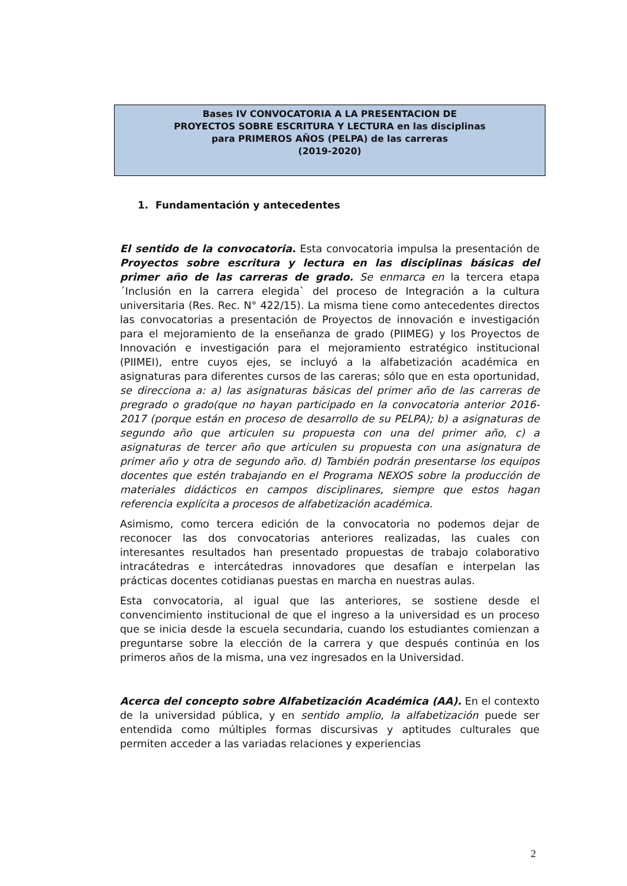Bases IV CONVOCATORIA A LA PRESENTACION DE
PROYECTOS SOBRE ESCRITURA Y LECTURA en las disciplinas
para PRIMEROS AÑOS (PELPA) de las carreras
(2019-2020)
1. Fundamentación y antecedentes
El sentido de la convocatoria. Esta convocatoria impulsa la presentación de Proyectos sobre escritura y lectura en las disciplinas básicas del primer año de las carreras de grado. Se enmarca en la tercera etapa ´Inclusión en la carrera elegida` del proceso de Integración a la cultura universitaria (Res. Rec. N° 422/15). La misma tiene como antecedentes directos las convocatorias a presentación de Proyectos de innovación e investigación para el mejoramiento de la enseñanza de grado (PIIMEG) y los Proyectos de Innovación e investigación para el mejoramiento estratégico institucional (PIIMEI), entre cuyos ejes, se incluyó a la alfabetización académica en asignaturas para diferentes cursos de las careras; sólo que en esta oportunidad, se direcciona a: a) las asignaturas básicas del primer año de las carreras de pregrado o grado(que no hayan participado en la convocatoria anterior 2016-2017 (porque están en proceso de desarrollo de su PELPA); b) a asignaturas de segundo año que articulen su propuesta con una del primer año, c) a asignaturas de tercer año que articulen su propuesta con una asignatura de primer año y otra de segundo año. d) También podrán presentarse los equipos docentes que estén trabajando en el Programa NEXOS sobre la producción de materiales didácticos en campos disciplinares, siempre que estos hagan referencia explícita a procesos de alfabetización académica.
Asimismo, como tercera edición de la convocatoria no podemos dejar de reconocer las dos convocatorias anteriores realizadas, las cuales con interesantes resultados han presentado propuestas de trabajo colaborativo intracátedras e intercátedras innovadores que desafían e interpelan las prácticas docentes cotidianas puestas en marcha en nuestras aulas.
Esta convocatoria, al igual que las anteriores, se sostiene desde el convencimiento institucional de que el ingreso a la universidad es un proceso que se inicia desde la escuela secundaria, cuando los estudiantes comienzan a preguntarse sobre la elección de la carrera y que después continúa en los primeros años de la misma, una vez ingresados en la Universidad.
Acerca del concepto sobre Alfabetización Académica (AA). En el contexto de la universidad pública, y en sentido amplio, la alfabetización puede ser entendida como múltiples formas discursivas y aptitudes culturales que permiten acceder a las variadas relaciones y experiencias
2